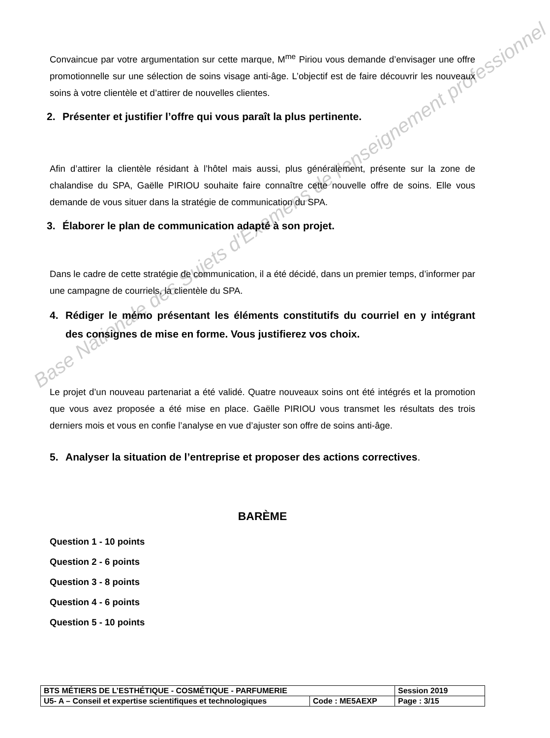Base Nationale des Sujets d'Examens de l'enseignement professionnel
Convaincue par votre argumentation sur cette marque, M<sup>me</sup> Piriou vous demande d’envisager une offre promotionnelle sur une sélection de soins visage anti-âge. L’objectif est de faire découvrir les nouveaux soins à votre clientèle et d’attirer de nouvelles clientes.
2. Présenter et justifier l’offre qui vous paraît la plus pertinente.
Afin d’attirer la clientèle résidant à l’hôtel mais aussi, plus généralement, présente sur la zone de chalandise du SPA, Gaëlle PIRIOU souhaite faire connaître cette nouvelle offre de soins. Elle vous demande de vous situer dans la stratégie de communication du SPA.
3. Élaborer le plan de communication adapté à son projet.
Dans le cadre de cette stratégie de communication, il a été décidé, dans un premier temps, d’informer par une campagne de courriels, la clientèle du SPA.
4. Rédiger le mémo présentant les éléments constitutifs du courriel en y intégrant des consignes de mise en forme. Vous justifierez vos choix.
Le projet d’un nouveau partenariat a été validé. Quatre nouveaux soins ont été intégrés et la promotion que vous avez proposée a été mise en place. Gaëlle PIRIOU vous transmet les résultats des trois derniers mois et vous en confie l’analyse en vue d’ajuster son offre de soins anti-âge.
5. Analyser la situation de l’entreprise et proposer des actions correctives.
BARÈME
Question 1 - 10 points
Question 2 - 6 points
Question 3 - 8 points
Question 4 - 6 points
Question 5 - 10 points
| BTS MÉTIERS DE L’ESTHÉTIQUE - COSMÉTIQUE - PARFUMERIE | | Session 2019 |
| U5- A – Conseil et expertise scientifiques et technologiques | Code : ME5AEXP | Page : 3/15 |